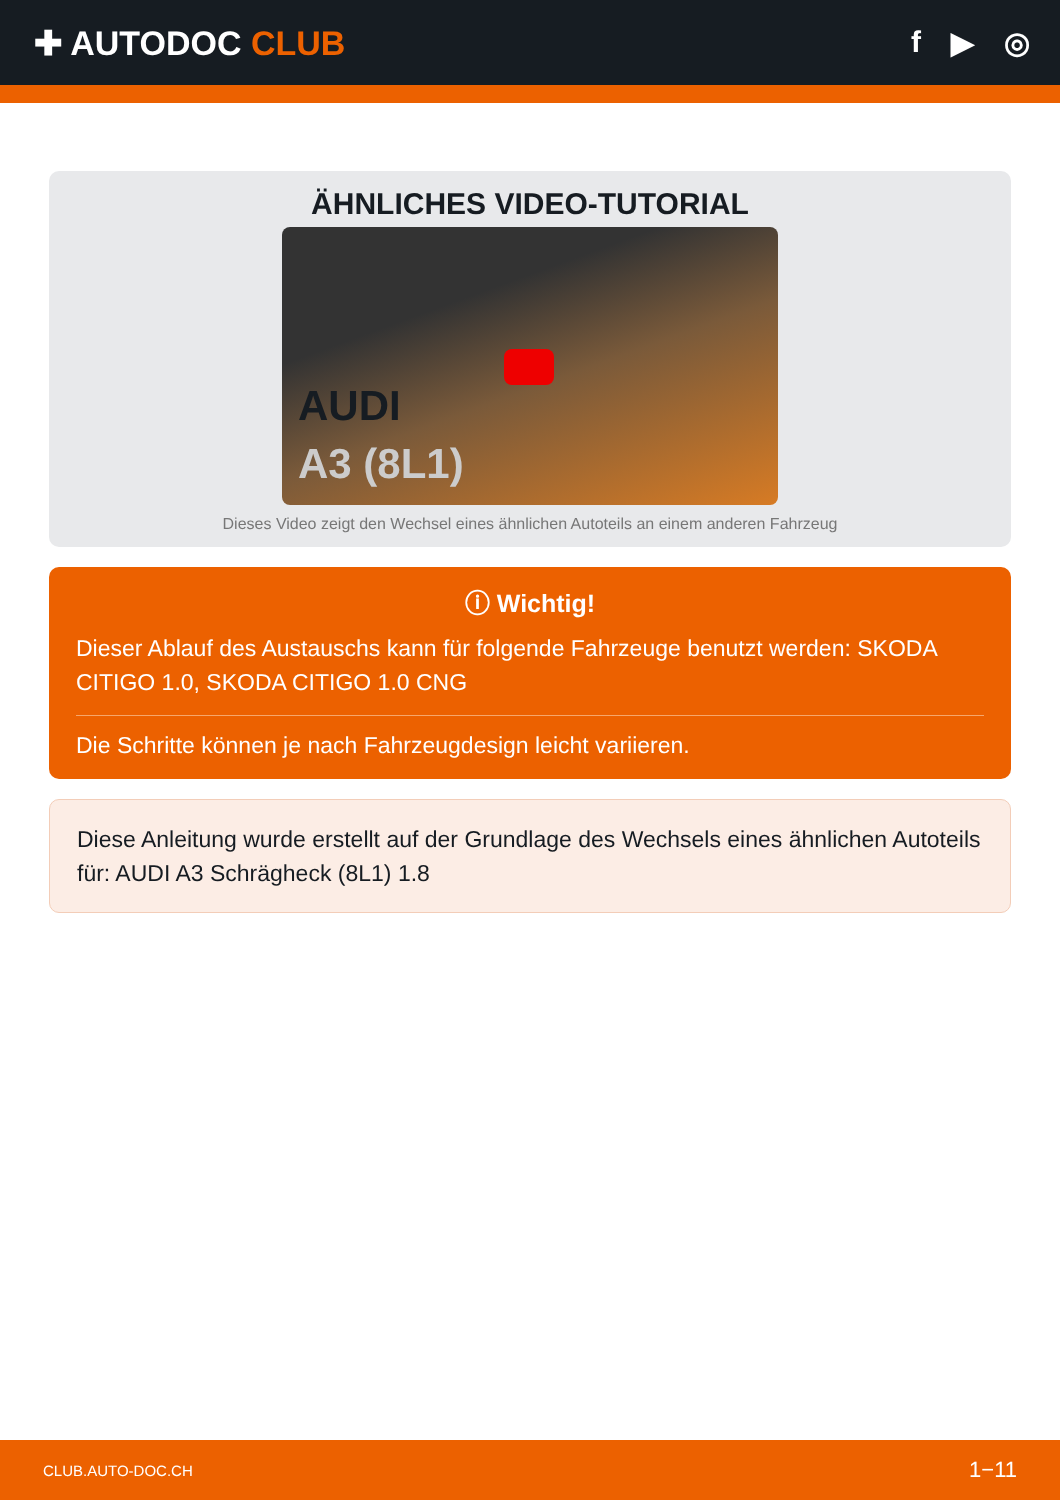✚ AUTODOC CLUB f ▶ ◎
ÄHNLICHES VIDEO-TUTORIAL
AUDI
A3 (8L1)
Dieses Video zeigt den Wechsel eines ähnlichen Autoteils an einem anderen Fahrzeug
ⓘ Wichtig!
Dieser Ablauf des Austauschs kann für folgende Fahrzeuge benutzt werden: SKODA CITIGO 1.0, SKODA CITIGO 1.0 CNG
Die Schritte können je nach Fahrzeugdesign leicht variieren.
Diese Anleitung wurde erstellt auf der Grundlage des Wechsels eines ähnlichen Autoteils für: AUDI A3 Schrägheck (8L1) 1.8
CLUB.AUTO-DOC.CH 1−11